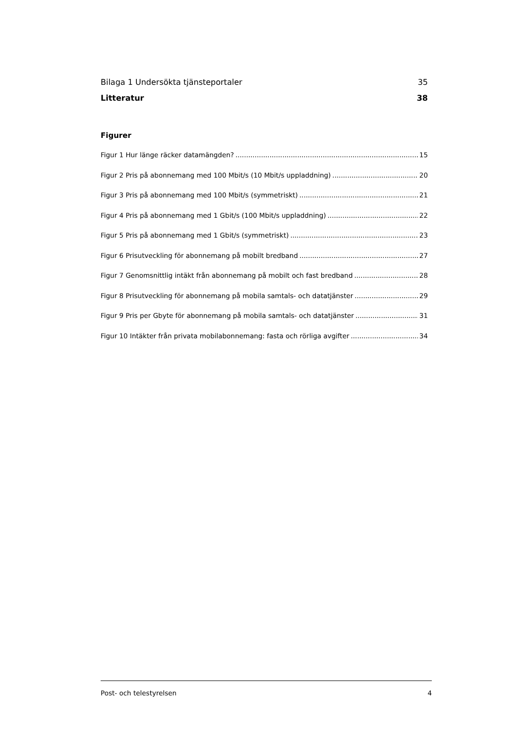Bilaga 1 Undersökta tjänsteportaler 35
Litteratur 38
Figurer
Figur 1 Hur länge räcker datamängden? 15
Figur 2 Pris på abonnemang med 100 Mbit/s (10 Mbit/s uppladdning) 20
Figur 3 Pris på abonnemang med 100 Mbit/s (symmetriskt) 21
Figur 4 Pris på abonnemang med 1 Gbit/s (100 Mbit/s uppladdning) 22
Figur 5 Pris på abonnemang med 1 Gbit/s (symmetriskt) 23
Figur 6 Prisutveckling för abonnemang på mobilt bredband 27
Figur 7 Genomsnittlig intäkt från abonnemang på mobilt och fast bredband 28
Figur 8 Prisutveckling för abonnemang på mobila samtals- och datatjänster 29
Figur 9 Pris per Gbyte för abonnemang på mobila samtals- och datatjänster 31
Figur 10 Intäkter från privata mobilabonnemang: fasta och rörliga avgifter 34
Post- och telestyrelsen 4